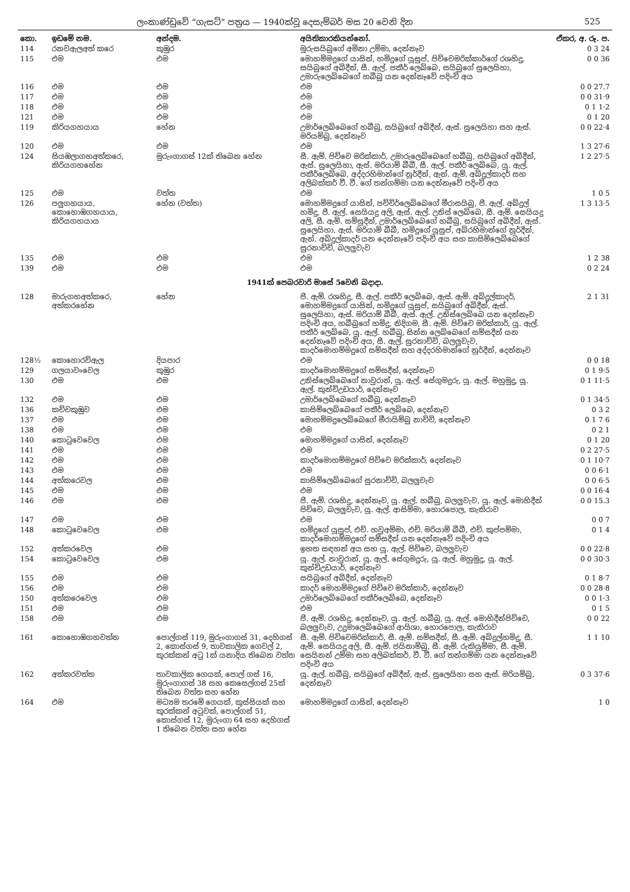ලංකාණ්ඩුවේ “ගැසට්” පත්‍රය — 1940ක්වූ දෙසැම්බර් මස 20 වෙනි දින 525
| කො. | ඉඩමේ නම. | අන්දම. | අයිතිකාරකියන්නෝ. | ඒකර, අ. රූ. ප. |
| --- | --- | --- | --- | --- |
| 114 | රනවඇලඅත් කරෙ | කුඹුර | මූරුසයිබුගේ අමිනා උම්මා, දෙන්නෑව | 0 3 24 |
| 115 | එම | එම | මොහම්මදුගේ යාසින්, හමිදුගේ යූසුප්, පිච්චෙමරික්කාර්ගේ රශහිදු, සයිබුගේ අබිදීන්, සී. ඇල්. පකීර් ලෙබ්බෙ, සයිබුගේ සුලෙයිහා, උමාරුලෙබ්බෙගේ හබීබු යන දෙන්නෑවේ පදිංචි අය | 0 0 36 |
| 116 | එම | එම | එම | 0 0 27.7 |
| 117 | එම | එම | එම | 0 0 31·9 |
| 118 | එම | එම | එම | 0 1 1·2 |
| 121 | එම | එම | එම | 0 1 20 |
| 119 | කිරියගහයාය | හේන | උමාර්ලෙබ්බෙගේ හබීබු, සයිබුගේ අබිදීන්, ඇස්. සුලෙයිහා සහ ඇස්. මරියම්බු, දෙන්නෑව | 0 0 22·4 |
| 120 | එම | එම | එම | 1 3 27·6 |
| 124 | සියඹලාගහඅත්කරෙ, කිරියගහහේන | මුරුංගාගස් 12ක් තිබෙන හේන | සී. ඇම්. පිච්චෙ මරික්කාර්, උමාරුලෙබ්බෙගේ හබීබු, සයිබුගේ අබිදීන්, ඇස්. සුලෙයිහා, ඇස්. මරියාම් බීබී, සී. ඇල්. පකීර් ලෙබ්බෙ, යූ. ඇල්. පකීර්ලෙබ්බෙ, අද්දරහිමාන්ගේ නූර්දීන්, ඇන්. ඇම්. අබ්දුල්කාදර් සහ අලිබක්කර් වී. වී. ගේ තන්ගම්මා යන දෙන්නෑවේ පදිංචි අය | 1 2 27·5 |
| 125 | එම | වත්ත | එම | 1 0 5 |
| 126 | පලුගහයාය, කොහොඹගහයාය, කිරියගහයාය | හේන (වත්ත) | මොහම්මදුගේ යාසින්, පච්චිර්ලෙබ්බෙගේ මීරාසයිබු, පී. ඇල්. අබ්දුල් හමිදු, පී. ඇල්. සෙයියදු අලි, ඇස්. ඇල්. උනිස් ලෙබ්බෙ, සී. ඇම්. සෙයියදු අලි, සී. ඇම්. සම්සුදීන්, උමාර්ලෙබ්බෙගේ හබීබු, සයිබුගේ අබිදීන්, ඇස්. සුලෙයිහා, ඇස්. මරියාම් බීබී, හමිදුගේ යූසුප්, අබ්රහිමාන්ගේ නූර්දීන්, ඇන්. අබ්දුල්කාදර් යන දෙන්නෑවේ පදිංචි අය සහ කාසිම්ලෙබ්බෙගේ සුරනාච්චි, බලලුවැව | 1 3 13·5 |
| 135 | එම | එම | එම | 1 2 38 |
| 139 | එම | එම | එම | 0 2 24 |
| 1941ක් පෙබරවාරි මාසේ 5වෙනි බදාදා. | | | | |
| 128 | මාරුගහඅත්කරෙ, අත්කරහේන | හේන | පී. ඇම්. රශහිදු, සී. ඇල්. පකීර් ලෙබ්බෙ, ඇස්. ඇම්. අබ්දුල්කාදර්, මොහම්මදුගේ යාසින්, හමිදුගේ යූසුප්, සයිබුගේ අබිදීන්, ඇස්. සුලෙයිහා, ඇස්. මරියාම් බීබී, ඇස්. ඇල්. උනිස්ලෙබ්බෙ යන දෙන්නෑව පදිංචි අය, හබීබුගේ හමිදු, නිදිගම, සී. ඇම්. පිච්චෙ මරික්කාර්, යූ. ඇල්. පකීර් ලෙබ්බෙ, යූ. ඇල්. හබීබු, සින්න ලෙබ්බෙගේ සම්සදීන් යන දෙන්නෑවේ පදිංචි අය, සී. ඇල්. සුරනාච්චි, බලලුවැව, කාදර්මොහම්මදුගේ සම්සදීන් සහ අද්දරහිමාන්ගේ නූර්දීන්, දෙන්නෑව | 2 1 31 |
| 128½ | කොහොරව්ඇල | දියපාර | එම | 0 0 18 |
| 129 | ගලයාවංවෙල | කුඹුර | කාදර්මොහම්මදුගේ සම්සදීන්, දෙන්නෑව | 0 1 9·5 |
| 130 | එම | එම | උනිස්ලෙබ්බෙගේ නාවුරාන්, යූ. ඇල්. සේගුමදුරු, යූ. ඇල්. මහුමුදු, යූ. ඇල්. කුන්චිඋඩයාර්, දෙන්නෑව | 0 1 11·5 |
| 132 | එම | එම | උමාර්ලෙබ්බෙගේ හබීබු, දෙන්නෑව | 0 1 34·5 |
| 136 | කච්චකුඹුව | එම | කාසිම්ලෙබ්බෙගේ පකීර් ලෙබ්බෙ, දෙන්නෑව | 0 3 2 |
| 137 | එම | එම | මොහම්මදුලෙබ්බෙගේ මීරායිම්බු නාච්චි, දෙන්නෑව | 0 1 7 6 |
| 138 | එම | එම | එම | 0 2 1 |
| 140 | කොටුවෙවෙල | එම | මොහම්මදුගේ යාසින්, දෙන්නෑව | 0 1 20 |
| 141 | එම | එම | එම | 0 2 27·5 |
| 142 | එම | එම | කාදර්මොහම්මදුගේ පිච්චෙ මරික්කාර්, දෙන්නෑව | 0 1 10·7 |
| 143 | එම | එම | එම | 0 0 6·1 |
| 144 | අත්කරෙවල | එම | කාසිම්ලෙබ්බෙගේ සුරනාච්චි, බලලුවැව | 0 0 6·5 |
| 145 | එම | එම | එම | 0 0 16·4 |
| 146 | එම | එම | පී. ඇම්. රශහිදු, දෙන්නෑව, යූ. ඇල්. හබීබු, බලලුවැව, යූ. ඇල්. මොහිදීන් පිච්චෙ, බලලුවැව, යූ. ඇල්. ආසිම්මා, හොරපොල, කැකිරාව | 0 0 15.3 |
| 147 | එම | එම | එම | 0 0 7 |
| 148 | කොටුවෙවෙල | එම | හමිදුගේ යූසුප්, එච්. හවුඅම්මා, එච්. මරියාම් බීබී, එච්. කුප්පම්මා, කාදර්මොහම්මදුගේ සම්සදීන් යන දෙන්නෑවේ පදිංචි අය | 0 1 4 |
| 152 | අත්කරවෙල | එම | ඉහත සඳහන් අය සහ යූ. ඇල්. පිච්චෙ, බලලුවැව | 0 0 22·8 |
| 154 | කොටුවෙවෙල | එම | යූ. ඇල්. නාවුරාන්, යූ. ඇල්. සේගුමදුරු, යූ. ඇල්. මහුමුදු, යූ. ඇල්. කුන්චිඋඩයාර්, දෙන්නෑව | 0 0 30·3 |
| 155 | එම | එම | සයිබුගේ අබිදීන්, දෙන්නෑව | 0 1 8·7 |
| 156 | එම | එම | කාදර් මොහම්මදුගේ පිච්චෙ මරික්කාර්, දෙන්නෑව | 0 0 28·8 |
| 150 | අත්කරෙවෙල | එම | උමාර්ලෙබ්බෙගේ පකීර්ලෙබ්බෙ, දෙන්නෑව | 0 0 1·3 |
| 151 | එම | එම | එම | 0 1 5 |
| 158 | එම | එම | පී. ඇම්. රශහිදු, දෙන්නෑව, යූ. ඇල්. හබීබු, යූ. ඇල්. මොහිදීන්පිච්චෙ, බලලුවැව, උදුමාලෙබ්බෙගේ ආයිශා, හොරපොල, කැකිරාව | 0 0 22 |
| 161 | කොහොඹගහවත්ත | පොල්ගස් 119, මුරුංගාගස් 31, දෙහිගස් 2, කොස්ගස් 9, තාවකාලික ගෙවල් 2, කුරක්කන් අටු 1ක් යනාදිය තිබෙන වත්ත | සී. ඇම්. පිච්චෙමරික්කාර්, සී. ඇම්. සම්සදීන්, සී. ඇම්. අබ්දුල්හමිදු, සී. ඇම්. සෙයියදු අලි, සී. ඇම්. ජයිනාම්බු, සී. ඇම්. රුකියුම්මා, සී. ඇම්. සෙයිනන් උම්මා සහ අලිබක්කර්, වී. වී. ගේ තන්ගම්මා යන දෙන්නෑවේ පදිංචි අය | 1 1 10 |
| 162 | අත්කරවත්ත | තාවකාලික ගෙයක්, පොල් ගස් 16, මුරුංගාගස් 38 සහ කෙසෙල්ගස් 25ක් තිබෙන වත්ත සහ හේන | යූ. ඇල්. හබීබු, සයිබුගේ අබිදීන්, ඇස්. සුලෙයිහා සහ ඇස්. මරියම්බු, දෙන්නෑව | 0 3 37·6 |
| 164 | එම | මධ්‍යම තරමේ ගෙයක්, කුස්සියක් සහ කුරක්කන් අටුවක්, පොල්ගස් 51, කොස්ගස් 12, මුරුංගා 64 සහ දෙහිගස් 1 තිබෙන වත්ත සහ හේන | මොහම්මදුගේ යාසින්, දෙන්නෑව | 1 0 |